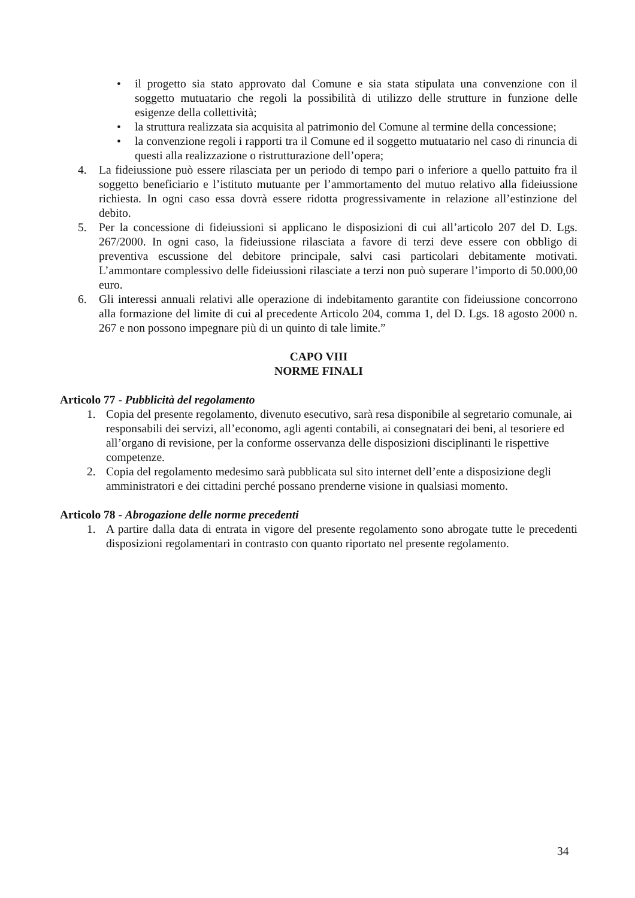• il progetto sia stato approvato dal Comune e sia stata stipulata una convenzione con il soggetto mutuatario che regoli la possibilità di utilizzo delle strutture in funzione delle esigenze della collettività;
• la struttura realizzata sia acquisita al patrimonio del Comune al termine della concessione;
• la convenzione regoli i rapporti tra il Comune ed il soggetto mutuatario nel caso di rinuncia di questi alla realizzazione o ristrutturazione dell’opera;
4. La fideiussione può essere rilasciata per un periodo di tempo pari o inferiore a quello pattuito fra il soggetto beneficiario e l’istituto mutuante per l’ammortamento del mutuo relativo alla fideiussione richiesta. In ogni caso essa dovrà essere ridotta progressivamente in relazione all’estinzione del debito.
5. Per la concessione di fideiussioni si applicano le disposizioni di cui all’articolo 207 del D. Lgs. 267/2000. In ogni caso, la fideiussione rilasciata a favore di terzi deve essere con obbligo di preventiva escussione del debitore principale, salvi casi particolari debitamente motivati. L’ammontare complessivo delle fideiussioni rilasciate a terzi non può superare l’importo di 50.000,00 euro.
6. Gli interessi annuali relativi alle operazione di indebitamento garantite con fideiussione concorrono alla formazione del limite di cui al precedente Articolo 204, comma 1, del D. Lgs. 18 agosto 2000 n. 267 e non possono impegnare più di un quinto di tale limite.”
CAPO VIII
NORME FINALI
Articolo 77 - Pubblicità del regolamento
1. Copia del presente regolamento, divenuto esecutivo, sarà resa disponibile al segretario comunale, ai responsabili dei servizi, all’economo, agli agenti contabili, ai consegnatari dei beni, al tesoriere ed all’organo di revisione, per la conforme osservanza delle disposizioni disciplinanti le rispettive competenze.
2. Copia del regolamento medesimo sarà pubblicata sul sito internet dell’ente a disposizione degli amministratori e dei cittadini perché possano prenderne visione in qualsiasi momento.
Articolo 78 - Abrogazione delle norme precedenti
1. A partire dalla data di entrata in vigore del presente regolamento sono abrogate tutte le precedenti disposizioni regolamentari in contrasto con quanto riportato nel presente regolamento.
34